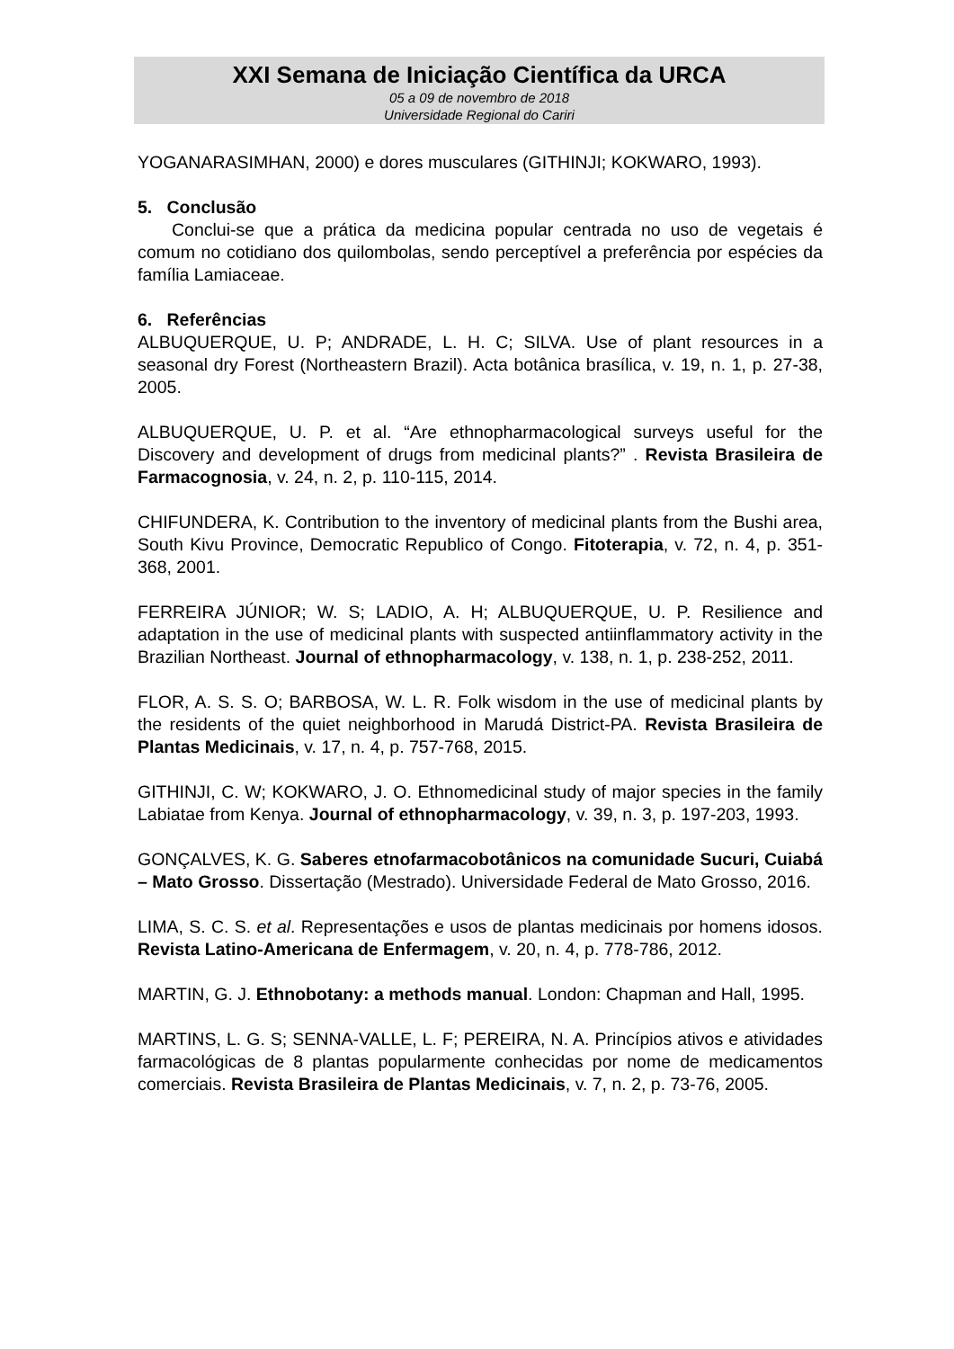XXI Semana de Iniciação Científica da URCA
05 a 09 de novembro de 2018
Universidade Regional do Cariri
YOGANARASIMHAN, 2000) e dores musculares (GITHINJI; KOKWARO, 1993).
5. Conclusão
Conclui-se que a prática da medicina popular centrada no uso de vegetais é comum no cotidiano dos quilombolas, sendo perceptível a preferência por espécies da família Lamiaceae.
6. Referências
ALBUQUERQUE, U. P; ANDRADE, L. H. C; SILVA. Use of plant resources in a seasonal dry Forest (Northeastern Brazil). Acta botânica brasílica, v. 19, n. 1, p. 27-38, 2005.
ALBUQUERQUE, U. P. et al. “Are ethnopharmacological surveys useful for the Discovery and development of drugs from medicinal plants?” . Revista Brasileira de Farmacognosia, v. 24, n. 2, p. 110-115, 2014.
CHIFUNDERA, K. Contribution to the inventory of medicinal plants from the Bushi area, South Kivu Province, Democratic Republico of Congo. Fitoterapia, v. 72, n. 4, p. 351-368, 2001.
FERREIRA JÚNIOR; W. S; LADIO, A. H; ALBUQUERQUE, U. P. Resilience and adaptation in the use of medicinal plants with suspected antiinflammatory activity in the Brazilian Northeast. Journal of ethnopharmacology, v. 138, n. 1, p. 238-252, 2011.
FLOR, A. S. S. O; BARBOSA, W. L. R. Folk wisdom in the use of medicinal plants by the residents of the quiet neighborhood in Marudá District-PA. Revista Brasileira de Plantas Medicinais, v. 17, n. 4, p. 757-768, 2015.
GITHINJI, C. W; KOKWARO, J. O. Ethnomedicinal study of major species in the family Labiatae from Kenya. Journal of ethnopharmacology, v. 39, n. 3, p. 197-203, 1993.
GONÇALVES, K. G. Saberes etnofarmacobotânicos na comunidade Sucuri, Cuiabá – Mato Grosso. Dissertação (Mestrado). Universidade Federal de Mato Grosso, 2016.
LIMA, S. C. S. et al. Representações e usos de plantas medicinais por homens idosos. Revista Latino-Americana de Enfermagem, v. 20, n. 4, p. 778-786, 2012.
MARTIN, G. J. Ethnobotany: a methods manual. London: Chapman and Hall, 1995.
MARTINS, L. G. S; SENNA-VALLE, L. F; PEREIRA, N. A. Princípios ativos e atividades farmacológicas de 8 plantas popularmente conhecidas por nome de medicamentos comerciais. Revista Brasileira de Plantas Medicinais, v. 7, n. 2, p. 73-76, 2005.